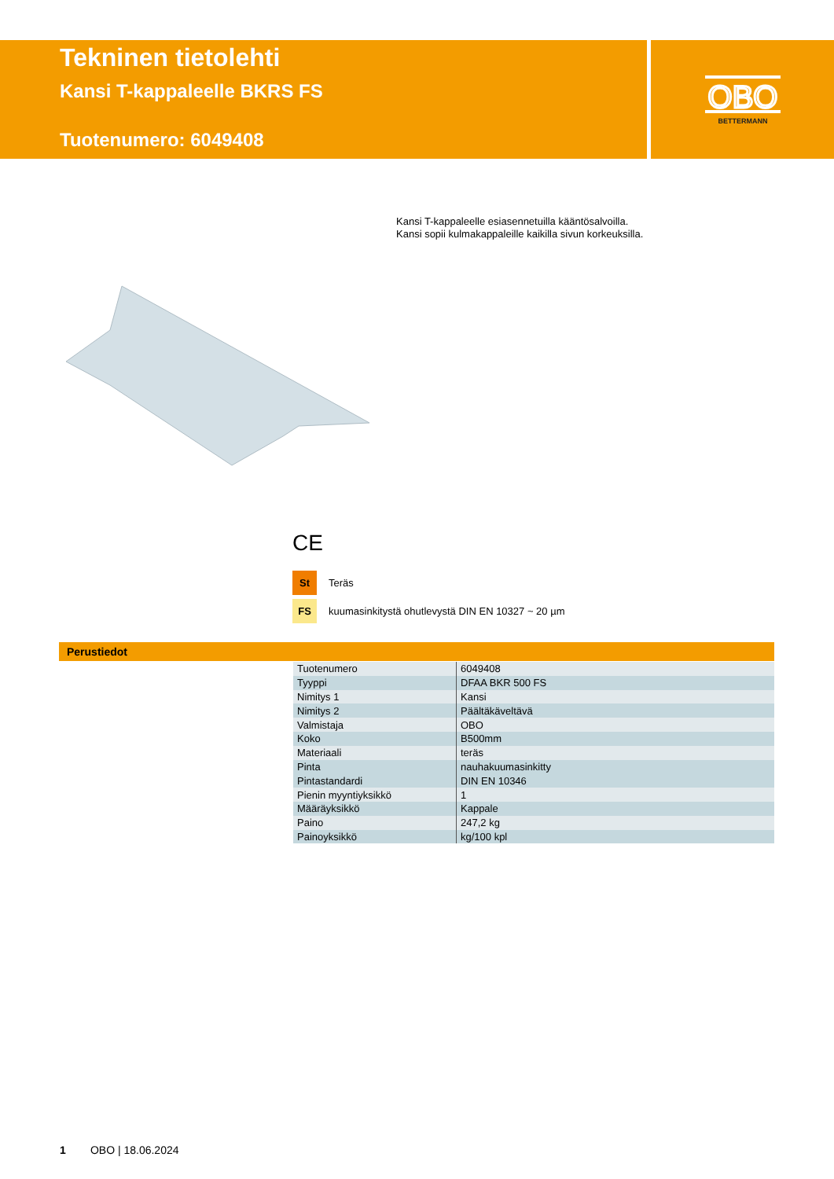Tekninen tietolehti
Kansi T-kappaleelle BKRS FS
Tuotenumero: 6049408
OBO
BETTERMANN
Kansi T-kappaleelle esiasennetuilla kääntösalvoilla.
Kansi sopii kulmakappaleille kaikilla sivun korkeuksilla.
CE
St Teräs
FS kuumasinkitystä ohutlevystä DIN EN 10327 ~ 20 µm
Perustiedot
| Tuotenumero | 6049408 |
| Tyyppi | DFAA BKR 500 FS |
| Nimitys 1 | Kansi |
| Nimitys 2 | Päältäkäveltävä |
| Valmistaja | OBO |
| Koko | B500mm |
| Materiaali | teräs |
| Pinta | nauhakuumasinkitty |
| Pintastandardi | DIN EN 10346 |
| Pienin myyntiyksikkö | 1 |
| Määräyksikkö | Kappale |
| Paino | 247,2 kg |
| Painoyksikkö | kg/100 kpl |
1 OBO | 18.06.2024